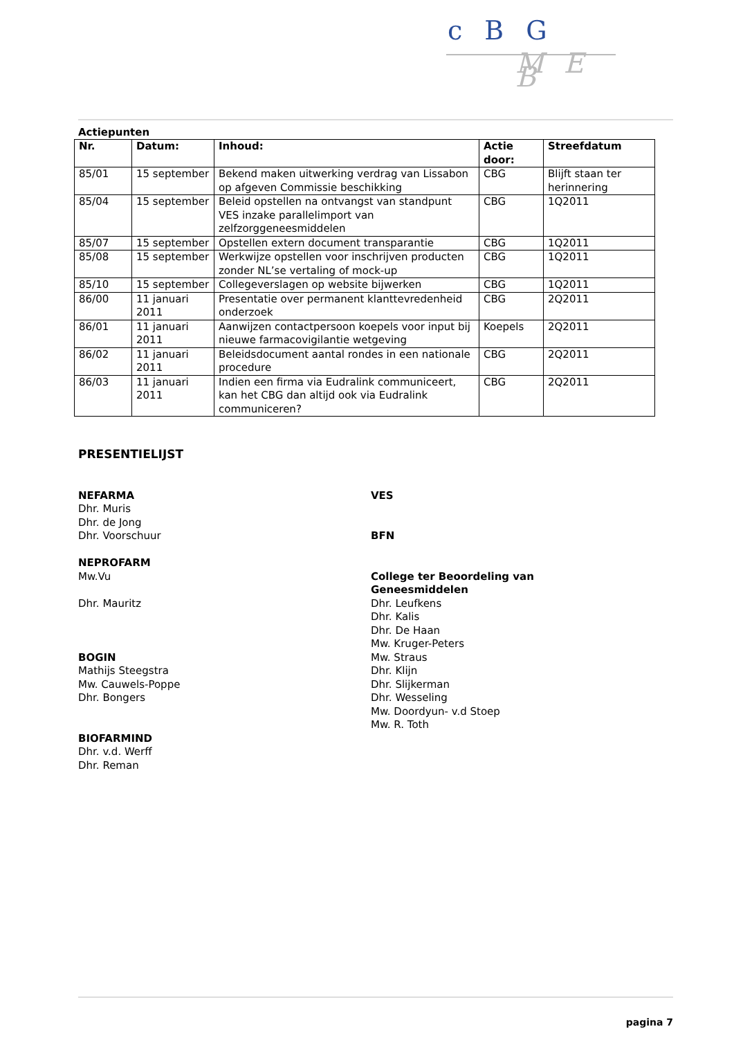c B G
M E B
Actiepunten
| Nr. | Datum: | Inhoud: | Actie door: | Streefdatum |
| --- | --- | --- | --- | --- |
| 85/01 | 15 september | Bekend maken uitwerking verdrag van Lissabon op afgeven Commissie beschikking | CBG | Blijft staan ter herinnering |
| 85/04 | 15 september | Beleid opstellen na ontvangst van standpunt VES inzake parallelimport van zelfzorggeneesmiddelen | CBG | 1Q2011 |
| 85/07 | 15 september | Opstellen extern document transparantie | CBG | 1Q2011 |
| 85/08 | 15 september | Werkwijze opstellen voor inschrijven producten zonder NL’se vertaling of mock-up | CBG | 1Q2011 |
| 85/10 | 15 september | Collegeverslagen op website bijwerken | CBG | 1Q2011 |
| 86/00 | 11 januari 2011 | Presentatie over permanent klanttevredenheid onderzoek | CBG | 2Q2011 |
| 86/01 | 11 januari 2011 | Aanwijzen contactpersoon koepels voor input bij nieuwe farmacovigilantie wetgeving | Koepels | 2Q2011 |
| 86/02 | 11 januari 2011 | Beleidsdocument aantal rondes in een nationale procedure | CBG | 2Q2011 |
| 86/03 | 11 januari 2011 | Indien een firma via Eudralink communiceert, kan het CBG dan altijd ook via Eudralink communiceren? | CBG | 2Q2011 |
PRESENTIELIJST
NEFARMA
Dhr. Muris
Dhr. de Jong
Dhr. Voorschuur
NEPROFARM
Mw.Vu
Dhr. Mauritz
BOGIN
Mathijs Steegstra
Mw. Cauwels-Poppe
Dhr. Bongers
BIOFARMIND
Dhr. v.d. Werff
Dhr. Reman
VES
BFN
College ter Beoordeling van
Geneesmiddelen
Dhr. Leufkens
Dhr. Kalis
Dhr. De Haan
Mw. Kruger-Peters
Mw. Straus
Dhr. Klijn
Dhr. Slijkerman
Dhr. Wesseling
Mw. Doordyun- v.d Stoep
Mw. R. Toth
pagina 7